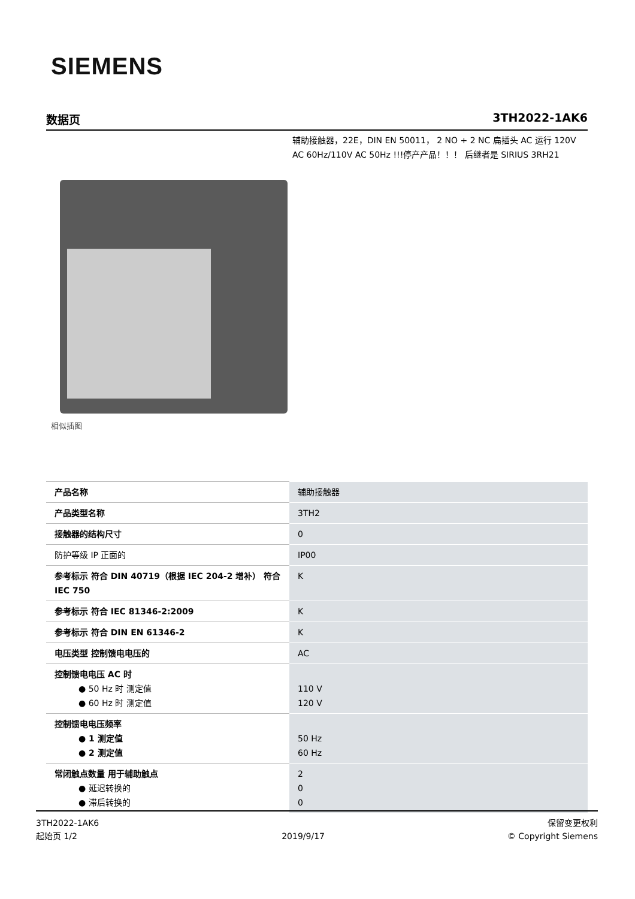SIEMENS
数据页 3TH2022-1AK6
辅助接触器，22E，DIN EN 50011， 2 NO + 2 NC 扁插头 AC 运行 120V AC 60Hz/110V AC 50Hz !!!停产产品！！！ 后继者是 SIRIUS 3RH21
相似插图
| 产品名称 | 辅助接触器 |
| 产品类型名称 | 3TH2 |
| 接触器的结构尺寸 | 0 |
| 防护等级 IP 正面的 | IP00 |
| 参考标示 符合 DIN 40719（根据 IEC 204-2 增补） 符合 IEC 750 | K |
| 参考标示 符合 IEC 81346-2:2009 | K |
| 参考标示 符合 DIN EN 61346-2 | K |
| 电压类型 控制馈电电压的 | AC |
| 控制馈电电压 AC 时 ● 50 Hz 时 测定值 ● 60 Hz 时 测定值 | 110 V 120 V |
| 控制馈电电压频率 ● 1 测定值 ● 2 测定值 | 50 Hz 60 Hz |
| 常闭触点数量 用于辅助触点 ● 延迟转换的 ● 滞后转换的 | 2 0 0 |
3TH2022-1AK6
起始页 1/2
2019/9/17 保留变更权利
© Copyright Siemens